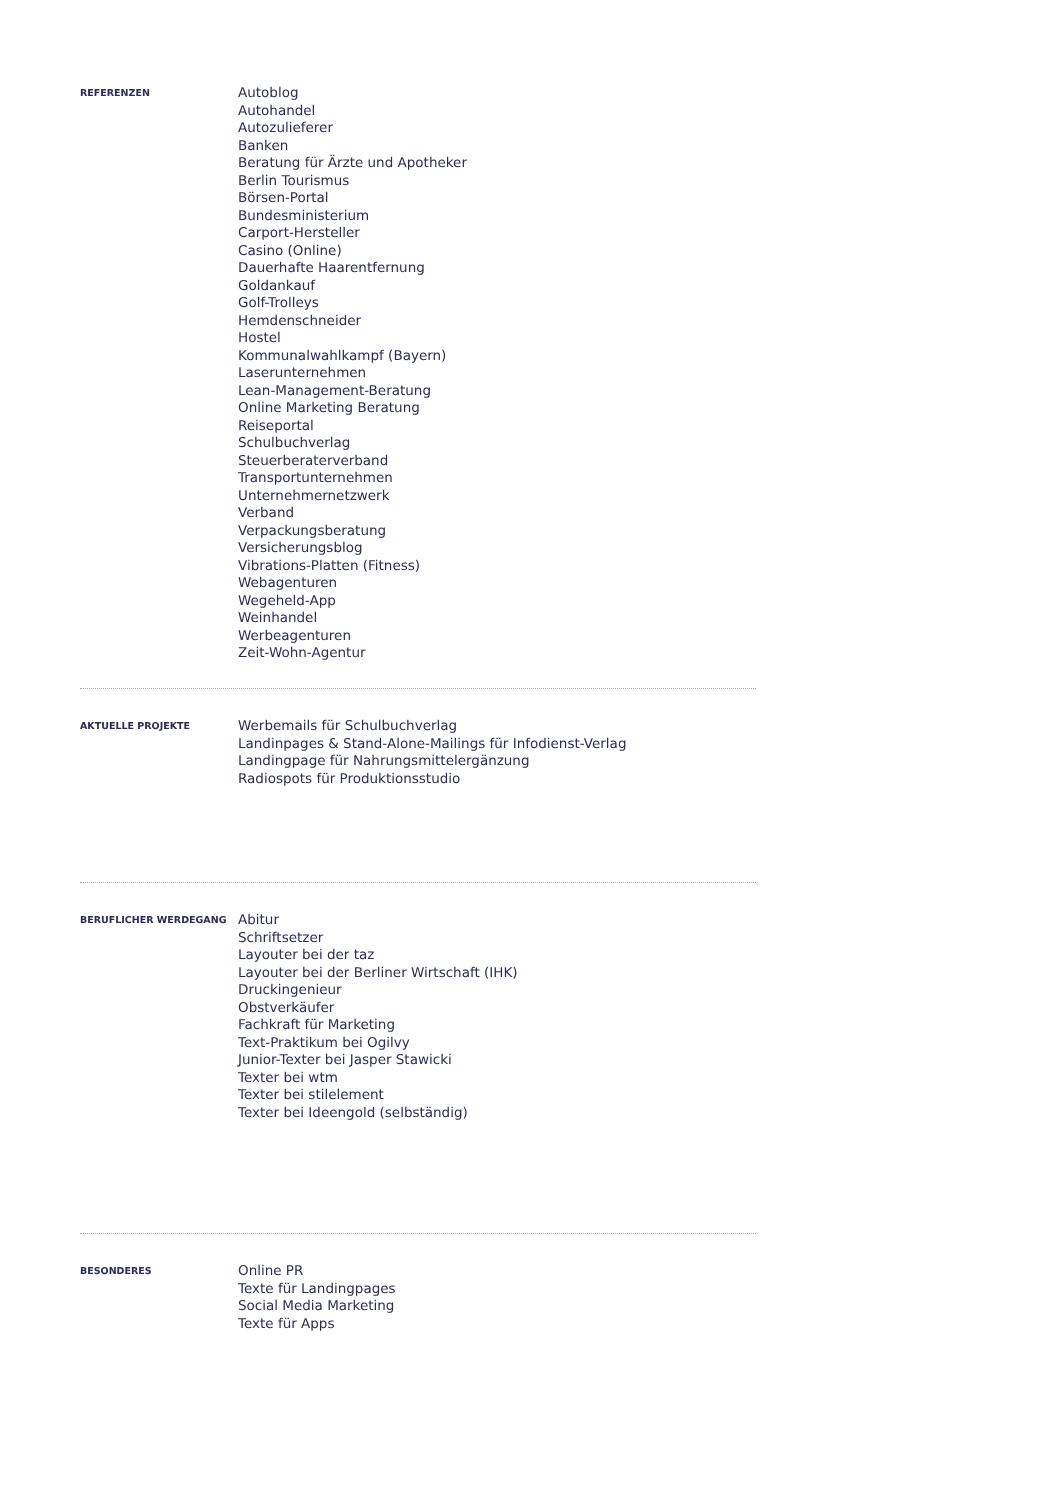REFERENZEN
Autoblog
Autohandel
Autozulieferer
Banken
Beratung für Ärzte und Apotheker
Berlin Tourismus
Börsen-Portal
Bundesministerium
Carport-Hersteller
Casino (Online)
Dauerhafte Haarentfernung
Goldankauf
Golf-Trolleys
Hemdenschneider
Hostel
Kommunalwahlkampf (Bayern)
Laserunternehmen
Lean-Management-Beratung
Online Marketing Beratung
Reiseportal
Schulbuchverlag
Steuerberaterverband
Transportunternehmen
Unternehmernetzwerk
Verband
Verpackungsberatung
Versicherungsblog
Vibrations-Platten (Fitness)
Webagenturen
Wegeheld-App
Weinhandel
Werbeagenturen
Zeit-Wohn-Agentur
AKTUELLE PROJEKTE
Werbemails für Schulbuchverlag
Landinpages & Stand-Alone-Mailings für Infodienst-Verlag
Landingpage für Nahrungsmittelergänzung
Radiospots für Produktionsstudio
BERUFLICHER WERDEGANG
Abitur
Schriftsetzer
Layouter bei der taz
Layouter bei der Berliner Wirtschaft (IHK)
Druckingenieur
Obstverkäufer
Fachkraft für Marketing
Text-Praktikum bei Ogilvy
Junior-Texter bei Jasper Stawicki
Texter bei wtm
Texter bei stilelement
Texter bei Ideengold (selbständig)
BESONDERES
Online PR
Texte für Landingpages
Social Media Marketing
Texte für Apps